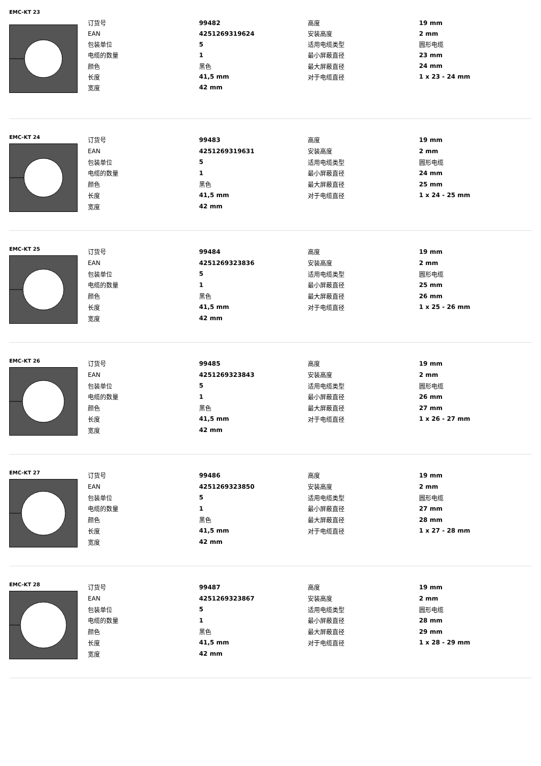EMC-KT 23
| 订货号 | 99482 | 高度 | 19 mm |
| EAN | 4251269319624 | 安装高度 | 2 mm |
| 包装单位 | 5 | 适用电缆类型 | 圆形电缆 |
| 电缆的数量 | 1 | 最小屏蔽直径 | 23 mm |
| 颜色 | 黑色 | 最大屏蔽直径 | 24 mm |
| 长度 | 41,5 mm | 对于电缆直径 | 1 x 23 - 24 mm |
| 宽度 | 42 mm | | |
EMC-KT 24
| 订货号 | 99483 | 高度 | 19 mm |
| EAN | 4251269319631 | 安装高度 | 2 mm |
| 包装单位 | 5 | 适用电缆类型 | 圆形电缆 |
| 电缆的数量 | 1 | 最小屏蔽直径 | 24 mm |
| 颜色 | 黑色 | 最大屏蔽直径 | 25 mm |
| 长度 | 41,5 mm | 对于电缆直径 | 1 x 24 - 25 mm |
| 宽度 | 42 mm | | |
EMC-KT 25
| 订货号 | 99484 | 高度 | 19 mm |
| EAN | 4251269323836 | 安装高度 | 2 mm |
| 包装单位 | 5 | 适用电缆类型 | 圆形电缆 |
| 电缆的数量 | 1 | 最小屏蔽直径 | 25 mm |
| 颜色 | 黑色 | 最大屏蔽直径 | 26 mm |
| 长度 | 41,5 mm | 对于电缆直径 | 1 x 25 - 26 mm |
| 宽度 | 42 mm | | |
EMC-KT 26
| 订货号 | 99485 | 高度 | 19 mm |
| EAN | 4251269323843 | 安装高度 | 2 mm |
| 包装单位 | 5 | 适用电缆类型 | 圆形电缆 |
| 电缆的数量 | 1 | 最小屏蔽直径 | 26 mm |
| 颜色 | 黑色 | 最大屏蔽直径 | 27 mm |
| 长度 | 41,5 mm | 对于电缆直径 | 1 x 26 - 27 mm |
| 宽度 | 42 mm | | |
EMC-KT 27
| 订货号 | 99486 | 高度 | 19 mm |
| EAN | 4251269323850 | 安装高度 | 2 mm |
| 包装单位 | 5 | 适用电缆类型 | 圆形电缆 |
| 电缆的数量 | 1 | 最小屏蔽直径 | 27 mm |
| 颜色 | 黑色 | 最大屏蔽直径 | 28 mm |
| 长度 | 41,5 mm | 对于电缆直径 | 1 x 27 - 28 mm |
| 宽度 | 42 mm | | |
EMC-KT 28
| 订货号 | 99487 | 高度 | 19 mm |
| EAN | 4251269323867 | 安装高度 | 2 mm |
| 包装单位 | 5 | 适用电缆类型 | 圆形电缆 |
| 电缆的数量 | 1 | 最小屏蔽直径 | 28 mm |
| 颜色 | 黑色 | 最大屏蔽直径 | 29 mm |
| 长度 | 41,5 mm | 对于电缆直径 | 1 x 28 - 29 mm |
| 宽度 | 42 mm | | |